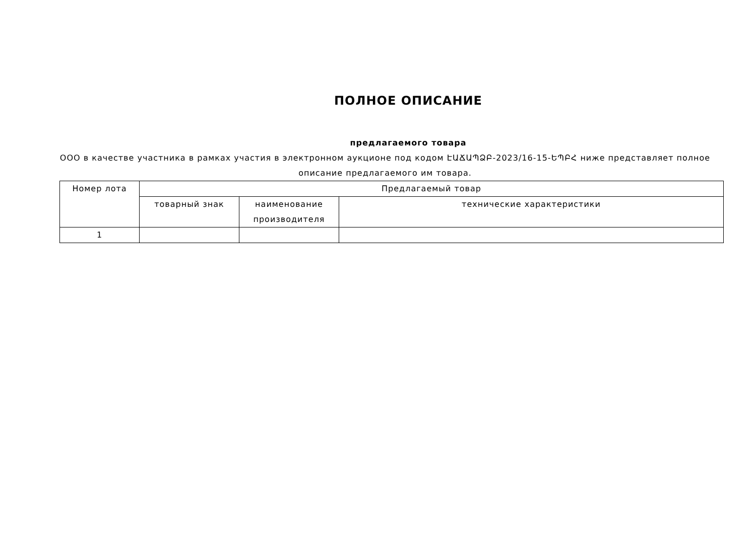ПОЛНОЕ ОПИСАНИЕ
предлагаемого товара
ООО в качестве участника в рамках участия в электронном аукционе под кодом ԷԱՃԱՊՁԲ-2023/16-15-ԵՊԲՀ ниже представляет полное описание предлагаемого им товара.
| Номер лота | Предлагаемый товар | | |
| --- | --- | --- | --- |
| | товарный знак | наименование производителя | технические характеристики |
| 1 | | | |